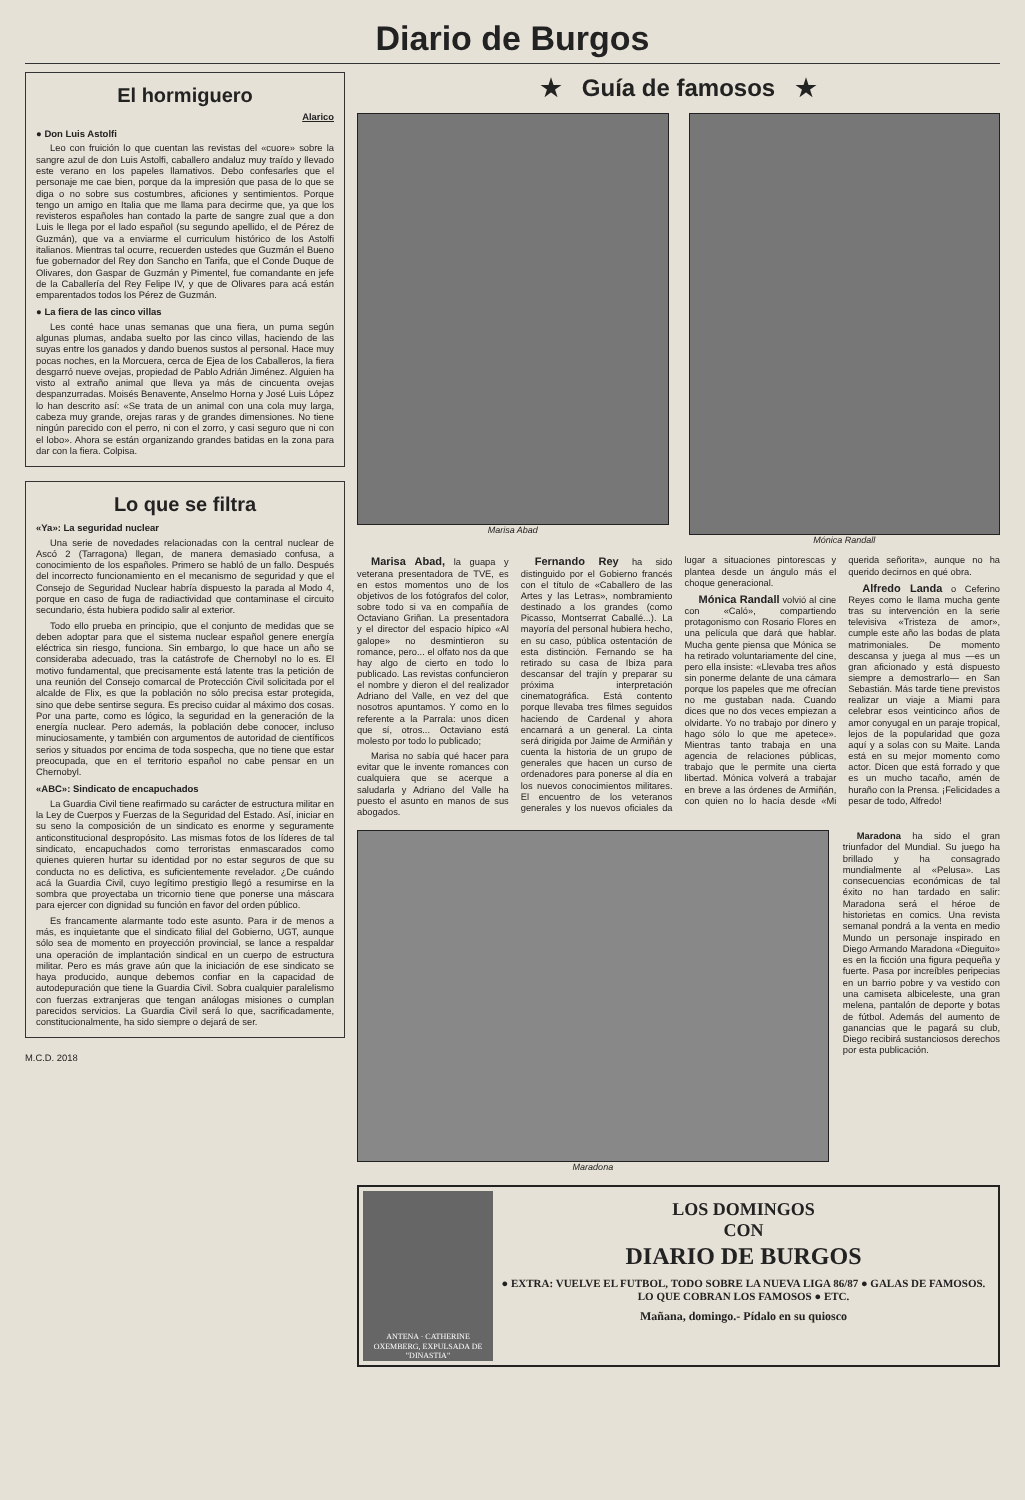Diario de Burgos
El hormiguero
Alarico
● Don Luis Astolfi
Leo con fruición lo que cuentan las revistas del «cuore» sobre la sangre azul de don Luis Astolfi, caballero andaluz muy traído y llevado este verano en los papeles llamativos. Debo confesarles que el personaje me cae bien, porque da la impresión que pasa de lo que se diga o no sobre sus costumbres, aficiones y sentimientos. Porque tengo un amigo en Italia que me llama para decirme que, ya que los revisteros españoles han contado la parte de sangre zual que a don Luis le llega por el lado español (su segundo apellido, el de Pérez de Guzmán), que va a enviarme el curriculum histórico de los Astolfi italianos. Mientras tal ocurre, recuerden ustedes que Guzmán el Bueno fue gobernador del Rey don Sancho en Tarifa, que el Conde Duque de Olivares, don Gaspar de Guzmán y Pimentel, fue comandante en jefe de la Caballería del Rey Felipe IV, y que de Olivares para acá están emparentados todos los Pérez de Guzmán.
● La fiera de las cinco villas
Les conté hace unas semanas que una fiera, un puma según algunas plumas, andaba suelto por las cinco villas, haciendo de las suyas entre los ganados y dando buenos sustos al personal. Hace muy pocas noches, en la Morcuera, cerca de Ejea de los Caballeros, la fiera desgarró nueve ovejas, propiedad de Pablo Adrián Jiménez. Alguien ha visto al extraño animal que lleva ya más de cincuenta ovejas despanzurradas. Moisés Benavente, Anselmo Horna y José Luis López lo han descrito así: «Se trata de un animal con una cola muy larga, cabeza muy grande, orejas raras y de grandes dimensiones. No tiene ningún parecido con el perro, ni con el zorro, y casi seguro que ni con el lobo». Ahora se están organizando grandes batidas en la zona para dar con la fiera. Colpisa.
Lo que se filtra
«Ya»: La seguridad nuclear
Una serie de novedades relacionadas con la central nuclear de Ascó 2 (Tarragona) llegan, de manera demasiado confusa, a conocimiento de los españoles. Primero se habló de un fallo. Después del incorrecto funcionamiento en el mecanismo de seguridad y que el Consejo de Seguridad Nuclear habría dispuesto la parada al Modo 4, porque en caso de fuga de radiactividad que contaminase el circuito secundario, ésta hubiera podido salir al exterior.
Todo ello prueba en principio, que el conjunto de medidas que se deben adoptar para que el sistema nuclear español genere energía eléctrica sin riesgo, funciona. Sin embargo, lo que hace un año se consideraba adecuado, tras la catástrofe de Chernobyl no lo es. El motivo fundamental, que precisamente está latente tras la petición de una reunión del Consejo comarcal de Protección Civil solicitada por el alcalde de Flix, es que la población no sólo precisa estar protegida, sino que debe sentirse segura. Es preciso cuidar al máximo dos cosas. Por una parte, como es lógico, la seguridad en la generación de la energía nuclear. Pero además, la población debe conocer, incluso minuciosamente, y también con argumentos de autoridad de científicos serios y situados por encima de toda sospecha, que no tiene que estar preocupada, que en el territorio español no cabe pensar en un Chernobyl.
«ABC»: Sindicato de encapuchados
La Guardia Civil tiene reafirmado su carácter de estructura militar en la Ley de Cuerpos y Fuerzas de la Seguridad del Estado. Así, iniciar en su seno la composición de un sindicato es enorme y seguramente anticonstitucional despropósito. Las mismas fotos de los líderes de tal sindicato, encapuchados como terroristas enmascarados como quienes quieren hurtar su identidad por no estar seguros de que su conducta no es delictiva, es suficientemente revelador. ¿De cuándo acá la Guardia Civil, cuyo legítimo prestigio llegó a resumirse en la sombra que proyectaba un tricornio tiene que ponerse una máscara para ejercer con dignidad su función en favor del orden público.
Es francamente alarmante todo este asunto. Para ir de menos a más, es inquietante que el sindicato filial del Gobierno, UGT, aunque sólo sea de momento en proyección provincial, se lance a respaldar una operación de implantación sindical en un cuerpo de estructura militar. Pero es más grave aún que la iniciación de ese sindicato se haya producido, aunque debemos confiar en la capacidad de autodepuración que tiene la Guardia Civil. Sobra cualquier paralelismo con fuerzas extranjeras que tengan análogas misiones o cumplan parecidos servicios. La Guardia Civil será lo que, sacrificadamente, constitucionalmente, ha sido siempre o dejará de ser.
M.C.D. 2018
★ Guía de famosos ★
Marisa Abad Mónica Randall
Marisa Abad, la guapa y veterana presentadora de TVE, es en estos momentos uno de los objetivos de los fotógrafos del color, sobre todo si va en compañía de Octaviano Griñan. La presentadora y el director del espacio hípico «Al galope» no desmintieron su romance, pero... el olfato nos da que hay algo de cierto en todo lo publicado. Las revistas confuncieron el nombre y dieron el del realizador Adriano del Valle, en vez del que nosotros apuntamos. Y como en lo referente a la Parrala: unos dicen que sí, otros... Octaviano está molesto por todo lo publicado;
Marisa no sabía qué hacer para evitar que le invente romances con cualquiera que se acerque a saludarla y Adriano del Valle ha puesto el asunto en manos de sus abogados.
Fernando Rey ha sido distinguido por el Gobierno francés con el título de «Caballero de las Artes y las Letras», nombramiento destinado a los grandes (como Picasso, Montserrat Caballé...). La mayoría del personal hubiera hecho, en su caso, pública ostentación de esta distinción. Fernando se ha retirado su casa de Ibiza para descansar del trajín y preparar su próxima interpretación cinematográfica. Está contento porque llevaba tres filmes seguidos haciendo de Cardenal y ahora encarnará a un general. La cinta será dirigida por Jaime de Armiñán y cuenta la historia de un grupo de generales que hacen un curso de ordenadores para ponerse al día en los nuevos conocimientos militares. El encuentro de los veteranos generales y los nuevos oficiales da lugar a situaciones pintorescas y plantea desde un ángulo más el choque generacional.
Mónica Randall volvió al cine con «Caló», compartiendo protagonismo con Rosario Flores en una película que dará que hablar. Mucha gente piensa que Mónica se ha retirado voluntariamente del cine, pero ella insiste: «Llevaba tres años sin ponerme delante de una cámara porque los papeles que me ofrecían no me gustaban nada. Cuando dices que no dos veces empiezan a olvidarte. Yo no trabajo por dinero y hago sólo lo que me apetece». Mientras tanto trabaja en una agencia de relaciones públicas, trabajo que le permite una cierta libertad. Mónica volverá a trabajar en breve a las órdenes de Armiñán, con quien no lo hacía desde «Mi querida señorita», aunque no ha querido decirnos en qué obra.
Alfredo Landa o Ceferino Reyes como le llama mucha gente tras su intervención en la serie televisiva «Tristeza de amor», cumple este año las bodas de plata matrimoniales. De momento descansa y juega al mus —es un gran aficionado y está dispuesto siempre a demostrarlo— en San Sebastián. Más tarde tiene previstos realizar un viaje a Miami para celebrar esos veinticinco años de amor conyugal en un paraje tropical, lejos de la popularidad que goza aquí y a solas con su Maite. Landa está en su mejor momento como actor. Dicen que está forrado y que es un mucho tacaño, amén de huraño con la Prensa. ¡Felicidades a pesar de todo, Alfredo!
Maradona Maradona ha sido el gran triunfador del Mundial. Su juego ha brillado y ha consagrado mundialmente al «Pelusa». Las consecuencias económicas de tal éxito no han tardado en salir: Maradona será el héroe de historietas en comics. Una revista semanal pondrá a la venta en medio Mundo un personaje inspirado en Diego Armando Maradona «Dieguito» es en la ficción una figura pequeña y fuerte. Pasa por increíbles peripecias en un barrio pobre y va vestido con una camiseta albiceleste, una gran melena, pantalón de deporte y botas de fútbol. Además del aumento de ganancias que le pagará su club, Diego recibirá sustanciosos derechos por esta publicación.
ANTENA · CATHERINE OXEMBERG, EXPULSADA DE "DINASTIA"
LOS DOMINGOS
CON
DIARIO DE BURGOS
● EXTRA: VUELVE EL FUTBOL, TODO SOBRE LA NUEVA LIGA 86/87 ● GALAS DE FAMOSOS. LO QUE COBRAN LOS FAMOSOS ● ETC.
Mañana, domingo.- Pídalo en su quiosco